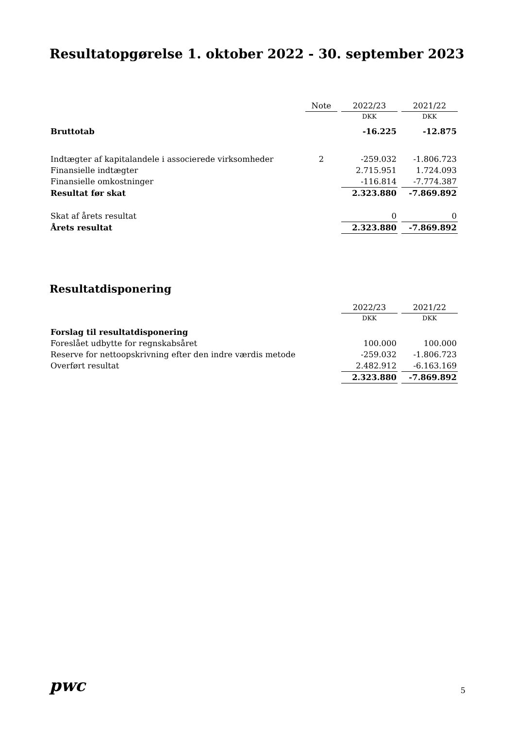Resultatopgørelse 1. oktober 2022 - 30. september 2023
| | Note | 2022/23 | 2021/22 |
| --- | --- | --- | --- |
| | | DKK | DKK |
| Bruttotab | | -16.225 | -12.875 |
| Indtægter af kapitalandele i associerede virksomheder | 2 | -259.032 | -1.806.723 |
| Finansielle indtægter | | 2.715.951 | 1.724.093 |
| Finansielle omkostninger | | -116.814 | -7.774.387 |
| Resultat før skat | | 2.323.880 | -7.869.892 |
| Skat af årets resultat | | 0 | 0 |
| Årets resultat | | 2.323.880 | -7.869.892 |
Resultatdisponering
| | | 2022/23 | 2021/22 |
| --- | --- | --- | --- |
| | | DKK | DKK |
| Forslag til resultatdisponering | | | |
| Foreslået udbytte for regnskabsåret | | 100.000 | 100.000 |
| Reserve for nettoopskrivning efter den indre værdis metode | | -259.032 | -1.806.723 |
| Overført resultat | | 2.482.912 | -6.163.169 |
| | | 2.323.880 | -7.869.892 |
pwc
5